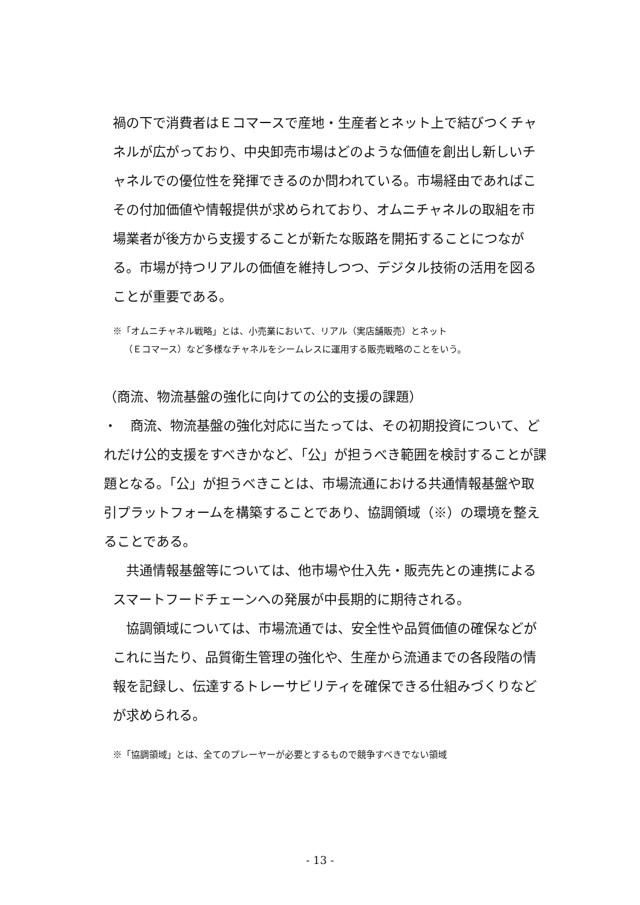禍の下で消費者はＥコマースで産地・生産者とネット上で結びつくチャネルが広がっており、中央卸売市場はどのような価値を創出し新しいチャネルでの優位性を発揮できるのか問われている。市場経由であればこその付加価値や情報提供が求められており、オムニチャネルの取組を市場業者が後方から支援することが新たな販路を開拓することにつながる。市場が持つリアルの価値を維持しつつ、デジタル技術の活用を図ることが重要である。
※「オムニチャネル戦略」とは、小売業において、リアル（実店舗販売）とネット
（Ｅコマース）など多様なチャネルをシームレスに運用する販売戦略のことをいう。
（商流、物流基盤の強化に向けての公的支援の課題）
・　商流、物流基盤の強化対応に当たっては、その初期投資について、どれだけ公的支援をすべきかなど、「公」が担うべき範囲を検討することが課題となる。「公」が担うべきことは、市場流通における共通情報基盤や取引プラットフォームを構築することであり、協調領域（※）の環境を整えることである。
　共通情報基盤等については、他市場や仕入先・販売先との連携によるスマートフードチェーンへの発展が中長期的に期待される。
　協調領域については、市場流通では、安全性や品質価値の確保などがこれに当たり、品質衛生管理の強化や、生産から流通までの各段階の情報を記録し、伝達するトレーサビリティを確保できる仕組みづくりなどが求められる。
※「協調領域」とは、全てのプレーヤーが必要とするもので競争すべきでない領域
- 13 -